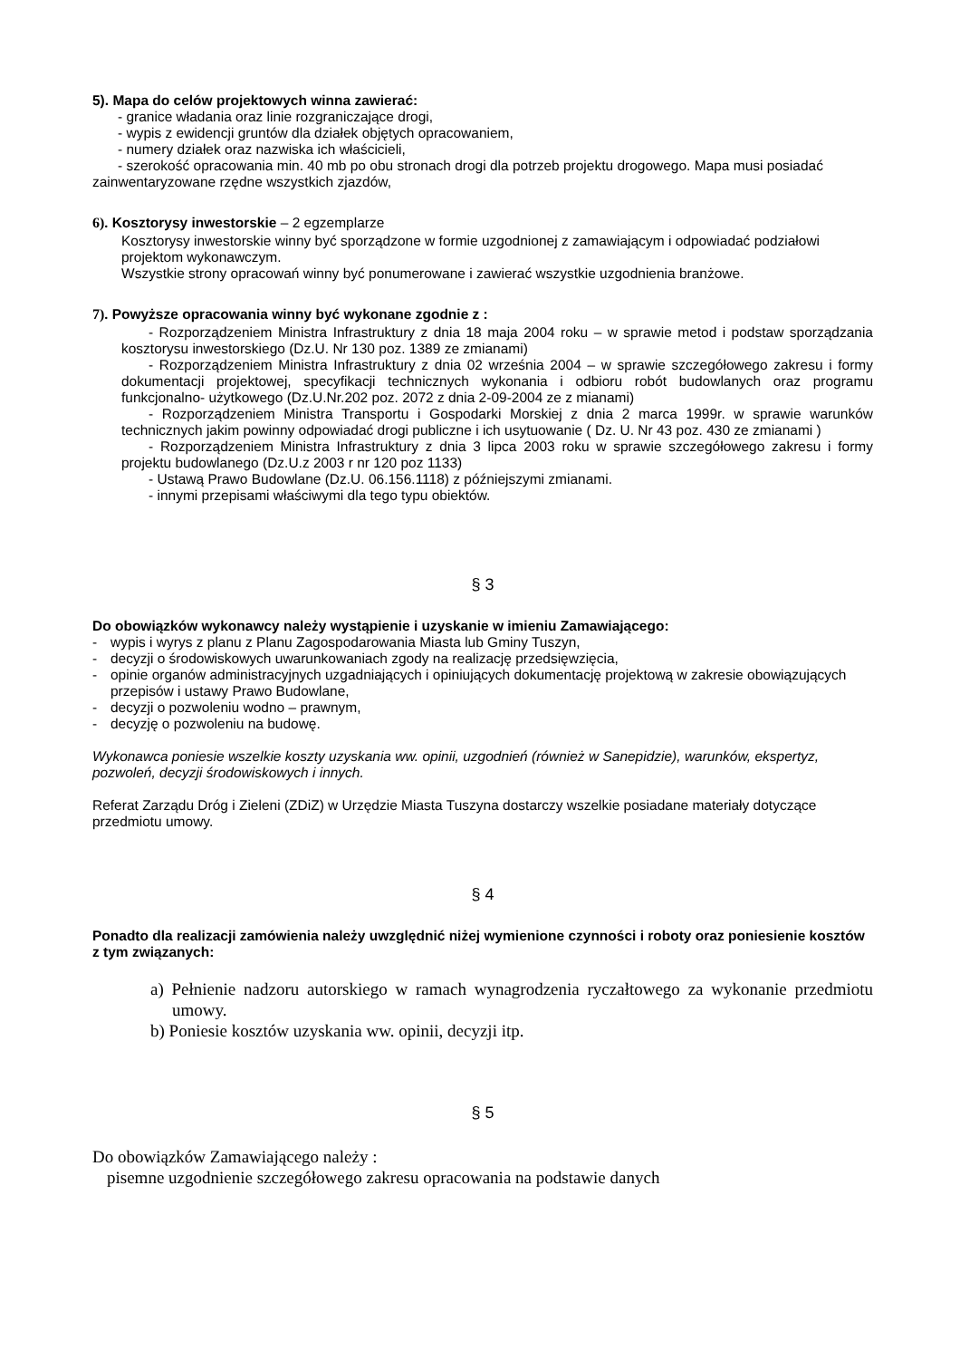5). Mapa do celów projektowych winna zawierać:
- granice władania oraz linie rozgraniczające drogi,
- wypis z ewidencji gruntów dla działek objętych opracowaniem,
- numery działek oraz nazwiska ich właścicieli,
- szerokość opracowania min. 40 mb po obu stronach drogi dla potrzeb projektu drogowego. Mapa musi posiadać zainwentaryzowane rzędne wszystkich zjazdów,
6). Kosztorysy inwestorskie – 2 egzemplarze
Kosztorysy inwestorskie winny być sporządzone w formie uzgodnionej z zamawiającym i odpowiadać podziałowi projektom wykonawczym.
Wszystkie strony opracowań winny być ponumerowane i zawierać wszystkie uzgodnienia branżowe.
7). Powyższe opracowania winny być wykonane zgodnie z :
- Rozporządzeniem Ministra Infrastruktury z dnia 18 maja 2004 roku – w sprawie metod i podstaw sporządzania kosztorysu inwestorskiego (Dz.U. Nr 130 poz. 1389 ze zmianami)
- Rozporządzeniem Ministra Infrastruktury z dnia 02 września 2004 – w sprawie szczegółowego zakresu i formy dokumentacji projektowej, specyfikacji technicznych wykonania i odbioru robót budowlanych oraz programu funkcjonalno- użytkowego (Dz.U.Nr.202 poz. 2072 z dnia 2-09-2004 ze z mianami)
- Rozporządzeniem Ministra Transportu i Gospodarki Morskiej z dnia 2 marca 1999r. w sprawie warunków technicznych jakim powinny odpowiadać drogi publiczne i ich usytuowanie ( Dz. U. Nr 43 poz. 430 ze zmianami )
- Rozporządzeniem Ministra Infrastruktury z dnia 3 lipca 2003 roku w sprawie szczegółowego zakresu i formy projektu budowlanego (Dz.U.z 2003 r nr 120 poz 1133)
- Ustawą Prawo Budowlane (Dz.U. 06.156.1118) z późniejszymi zmianami.
- innymi przepisami właściwymi dla tego typu obiektów.
§ 3
Do obowiązków wykonawcy należy wystąpienie i uzyskanie w imieniu Zamawiającego:
- wypis i wyrys z planu z Planu Zagospodarowania Miasta lub Gminy Tuszyn,
- decyzji o środowiskowych uwarunkowaniach zgody na realizację przedsięwzięcia,
- opinie organów administracyjnych uzgadniających i opiniujących dokumentację projektową w zakresie obowiązujących przepisów i ustawy Prawo Budowlane,
- decyzji o pozwoleniu wodno – prawnym,
- decyzję o pozwoleniu na budowę.
Wykonawca poniesie wszelkie koszty uzyskania ww. opinii, uzgodnień (również w Sanepidzie), warunków, ekspertyz, pozwoleń, decyzji środowiskowych i innych.
Referat Zarządu Dróg i Zieleni (ZDiZ) w Urzędzie Miasta Tuszyna dostarczy wszelkie posiadane materiały dotyczące przedmiotu umowy.
§ 4
Ponadto dla realizacji zamówienia należy uwzględnić niżej wymienione czynności i roboty oraz poniesienie kosztów z tym związanych:
a) Pełnienie nadzoru autorskiego w ramach wynagrodzenia ryczałtowego za wykonanie przedmiotu umowy.
b) Poniesie kosztów uzyskania ww. opinii, decyzji itp.
§ 5
Do obowiązków Zamawiającego należy :
pisemne uzgodnienie szczegółowego zakresu opracowania na podstawie danych